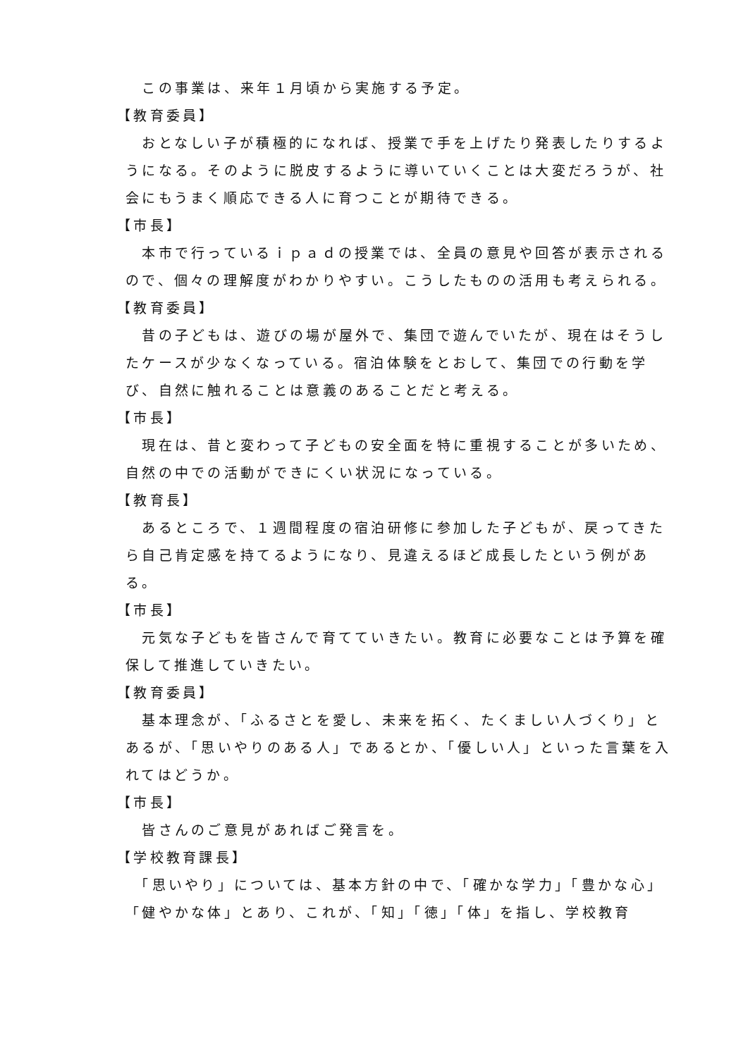この事業は、来年１月頃から実施する予定。
【教育委員】
　おとなしい子が積極的になれば、授業で手を上げたり発表したりするようになる。そのように脱皮するように導いていくことは大変だろうが、社会にもうまく順応できる人に育つことが期待できる。
【市長】
　本市で行っているｉｐａｄの授業では、全員の意見や回答が表示されるので、個々の理解度がわかりやすい。こうしたものの活用も考えられる。
【教育委員】
　昔の子どもは、遊びの場が屋外で、集団で遊んでいたが、現在はそうしたケースが少なくなっている。宿泊体験をとおして、集団での行動を学び、自然に触れることは意義のあることだと考える。
【市長】
　現在は、昔と変わって子どもの安全面を特に重視することが多いため、自然の中での活動ができにくい状況になっている。
【教育長】
　あるところで、１週間程度の宿泊研修に参加した子どもが、戻ってきたら自己肯定感を持てるようになり、見違えるほど成長したという例がある。
【市長】
　元気な子どもを皆さんで育てていきたい。教育に必要なことは予算を確保して推進していきたい。
【教育委員】
　基本理念が、「ふるさとを愛し、未来を拓く、たくましい人づくり」とあるが、「思いやりのある人」であるとか、「優しい人」といった言葉を入れてはどうか。
【市長】
　皆さんのご意見があればご発言を。
【学校教育課長】
　「思いやり」については、基本方針の中で、「確かな学力」「豊かな心」「健やかな体」とあり、これが、「知」「徳」「体」を指し、学校教育